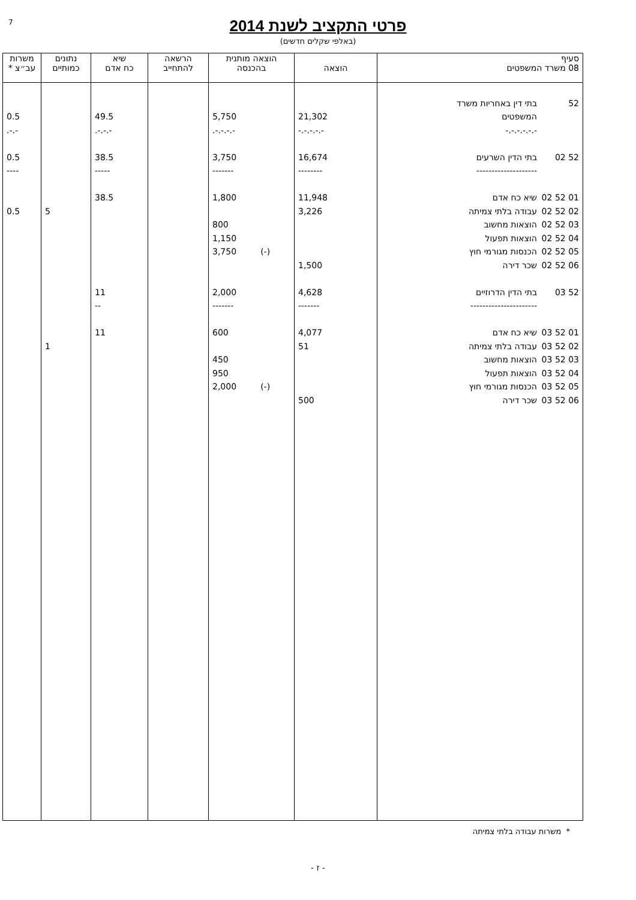7
פרטי התקציב לשנת 2014
(באלפי שקלים חדשים)
| סעיף 08 משרד המשפטים | הוצאה | הוצאה מותנית בהכנסה | הרשאה להתחייב | שיא כח אדם | נתונים כמותיים | משרות עב״צ * |
| --- | --- | --- | --- | --- | --- | --- |
| 52 בתי דין באחריות משרד | | | | | | |
| המשפטים | 21,302 | 5,750 | | 49.5 | | 0.5 |
| -.-.-.-.-.- | -.-.-.-.- | -.-.-.-. | | -.-.-. | | -.-. |
| 52 02 בתי הדין השרעים | 16,674 | 3,750 | | 38.5 | | 0.5 |
| -------------------- | -------- | ------- | | ----- | | ---- |
| 01 52 02 שיא כח אדם | 11,948 | 1,800 | | 38.5 | | |
| 02 52 02 עבודה בלתי צמיתה | 3,226 | | | | 5 | 0.5 |
| 03 52 02 הוצאות מחשוב | | 800 | | | | |
| 04 52 02 הוצאות תפעול | | 1,150 | | | | |
| 05 52 02 הכנסות מגורמי חוץ | | (-) 3,750 | | | | |
| 06 52 02 שכר דירה | 1,500 | | | | | |
| 52 03 בתי הדין הדרוזיים | 4,628 | 2,000 | | 11 | | |
| ---------------------- | ------- | ------- | | -- | | |
| 01 52 03 שיא כח אדם | 4,077 | 600 | | 11 | | |
| 02 52 03 עבודה בלתי צמיתה | 51 | | | | 1 | |
| 03 52 03 הוצאות מחשוב | | 450 | | | | |
| 04 52 03 הוצאות תפעול | | 950 | | | | |
| 05 52 03 הכנסות מגורמי חוץ | | (-) 2,000 | | | | |
| 06 52 03 שכר דירה | 500 | | | | | |
* משרות עבודה בלתי צמיתה
- ז -